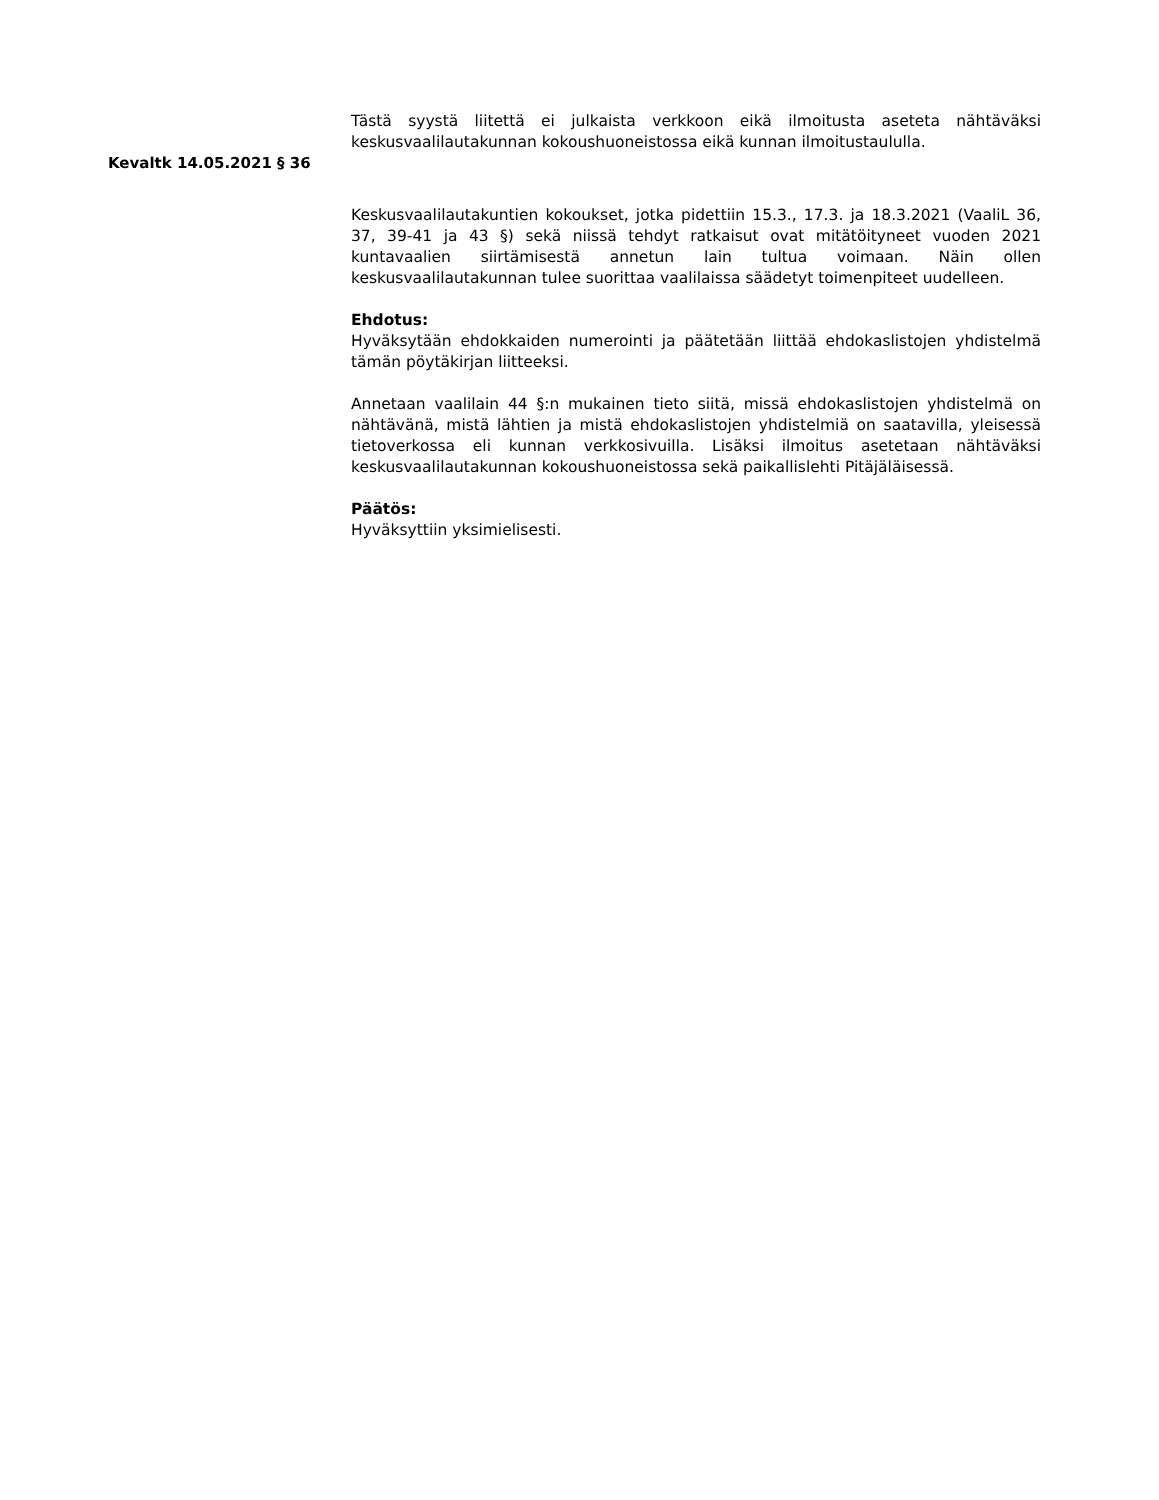Tästä syystä liitettä ei julkaista verkkoon eikä ilmoitusta aseteta nähtäväksi keskusvaalilautakunnan kokoushuoneistossa eikä kunnan ilmoitustaululla.
Kevaltk 14.05.2021 § 36
Keskusvaalilautakuntien kokoukset, jotka pidettiin 15.3., 17.3. ja 18.3.2021 (VaaliL 36, 37, 39-41 ja 43 §) sekä niissä tehdyt ratkaisut ovat mitätöityneet vuoden 2021 kuntavaalien siirtämisestä annetun lain tultua voimaan. Näin ollen keskusvaalilautakunnan tulee suorittaa vaalilaissa säädetyt toimenpiteet uudelleen.
Ehdotus:
Hyväksytään ehdokkaiden numerointi ja päätetään liittää ehdokaslistojen yhdistelmä tämän pöytäkirjan liitteeksi.
Annetaan vaalilain 44 §:n mukainen tieto siitä, missä ehdokaslistojen yhdistelmä on nähtävänä, mistä lähtien ja mistä ehdokaslistojen yhdistelmiä on saatavilla, yleisessä tietoverkossa eli kunnan verkkosivuilla. Lisäksi ilmoitus asetetaan nähtäväksi keskusvaalilautakunnan kokoushuoneistossa sekä paikallislehti Pitäjäläisessä.
Päätös:
Hyväksyttiin yksimielisesti.